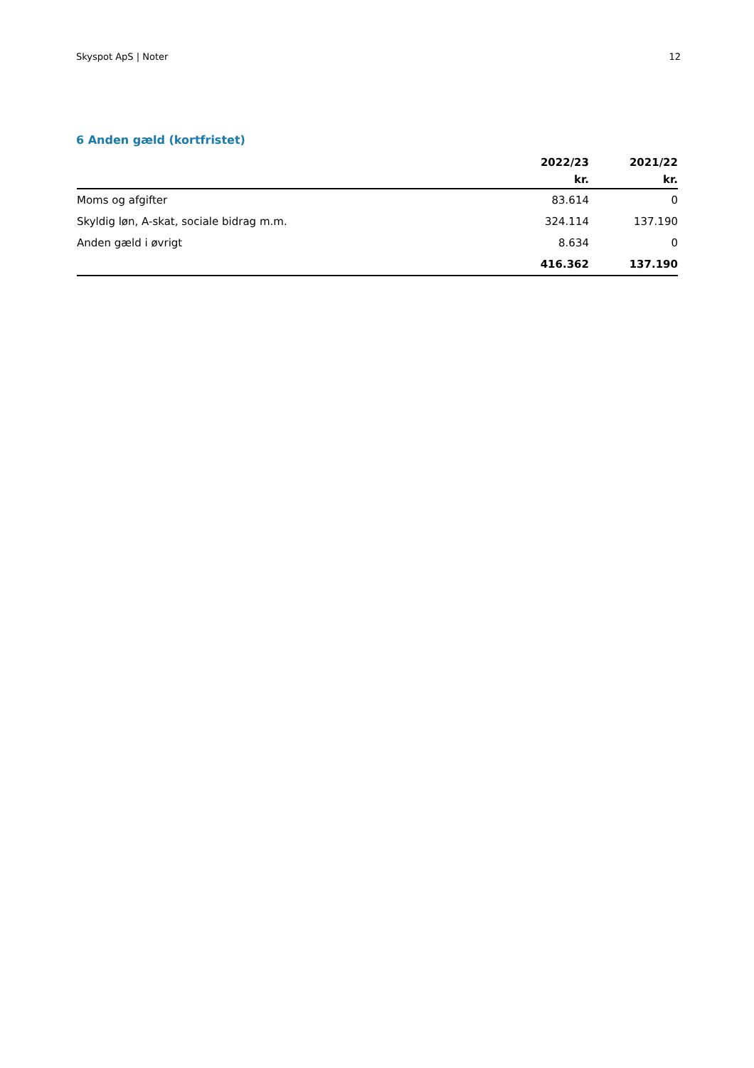Skyspot ApS | Noter 12
6 Anden gæld (kortfristet)
| | 2022/23 | 2021/22 |
| --- | --- | --- |
| | kr. | kr. |
| Moms og afgifter | 83.614 | 0 |
| Skyldig løn, A-skat, sociale bidrag m.m. | 324.114 | 137.190 |
| Anden gæld i øvrigt | 8.634 | 0 |
| | 416.362 | 137.190 |